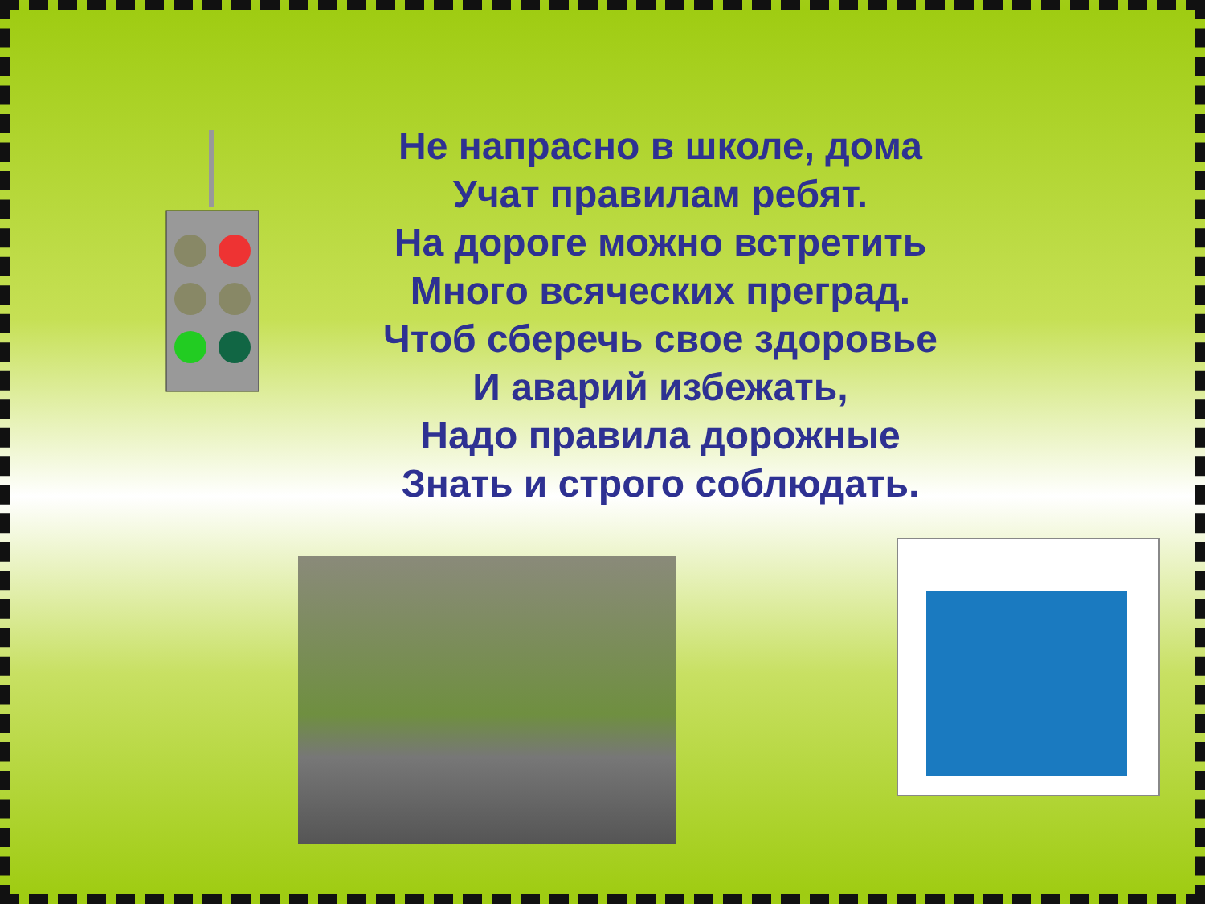Не напрасно в школе, дома
Учат правилам ребят.
На дороге можно встретить
Много всяческих преград.
Чтоб сберечь свое здоровье
И аварий избежать,
Надо правила дорожные
Знать и строго соблюдать.